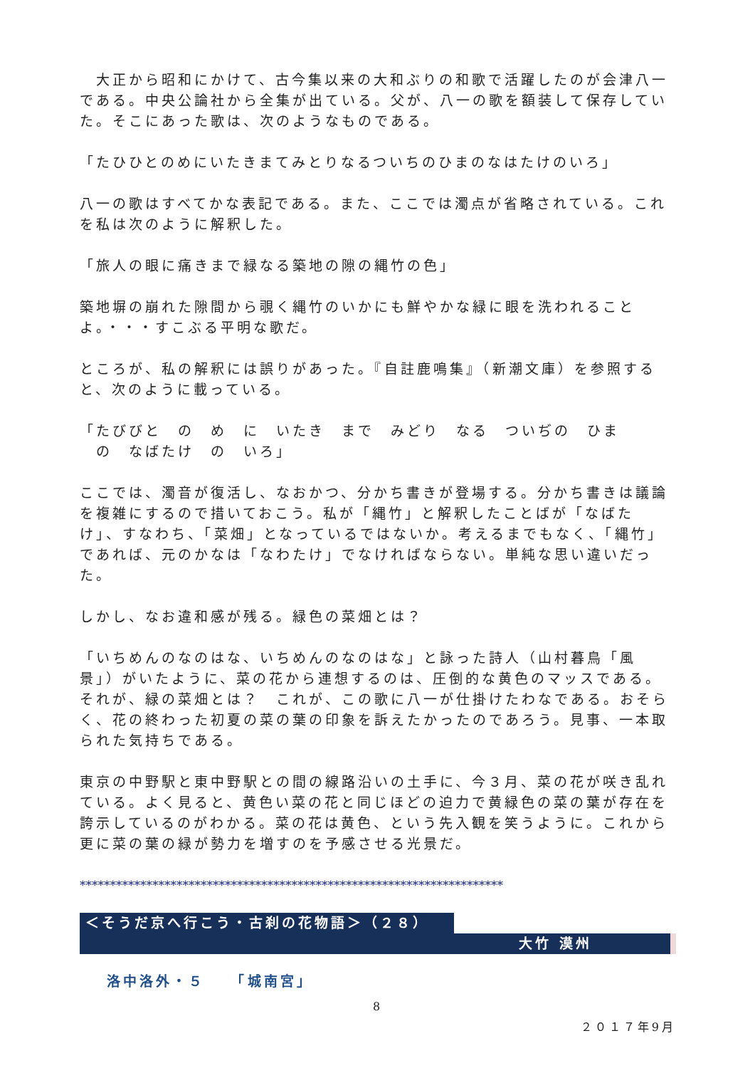大正から昭和にかけて、古今集以来の大和ぶりの和歌で活躍したのが会津八一である。中央公論社から全集が出ている。父が、八一の歌を額装して保存していた。そこにあった歌は、次のようなものである。
「たひひとのめにいたきまてみとりなるついちのひまのなはたけのいろ」
八一の歌はすべてかな表記である。また、ここでは濁点が省略されている。これを私は次のように解釈した。
「旅人の眼に痛きまで緑なる築地の隙の縄竹の色」
築地塀の崩れた隙間から覗く縄竹のいかにも鮮やかな緑に眼を洗われることよ。・・・すこぶる平明な歌だ。
ところが、私の解釈には誤りがあった。『自註鹿鳴集』（新潮文庫）を参照すると、次のように載っている。
「たびびと　の　め　に　いたき　まで　みどり　なる　ついぢの　ひま
　の　なばたけ　の　いろ」
ここでは、濁音が復活し、なおかつ、分かち書きが登場する。分かち書きは議論を複雑にするので措いておこう。私が「縄竹」と解釈したことばが「なばたけ」、すなわち、「菜畑」となっているではないか。考えるまでもなく、「縄竹」であれば、元のかなは「なわたけ」でなければならない。単純な思い違いだった。
しかし、なお違和感が残る。緑色の菜畑とは？
「いちめんのなのはな、いちめんのなのはな」と詠った詩人（山村暮鳥「風景」）がいたように、菜の花から連想するのは、圧倒的な黄色のマッスである。それが、緑の菜畑とは？　これが、この歌に八一が仕掛けたわなである。おそらく、花の終わった初夏の菜の葉の印象を訴えたかったのであろう。見事、一本取られた気持ちである。
東京の中野駅と東中野駅との間の線路沿いの土手に、今３月、菜の花が咲き乱れている。よく見ると、黄色い菜の花と同じほどの迫力で黄緑色の菜の葉が存在を誇示しているのがわかる。菜の花は黄色、という先入観を笑うように。これから更に菜の葉の緑が勢力を増すのを予感させる光景だ。
**********************************************************************
＜そうだ京へ行こう・古刹の花物語＞（２８）
大竹 漠州
洛中洛外・５　　「城南宮」
8
２０１７年9月